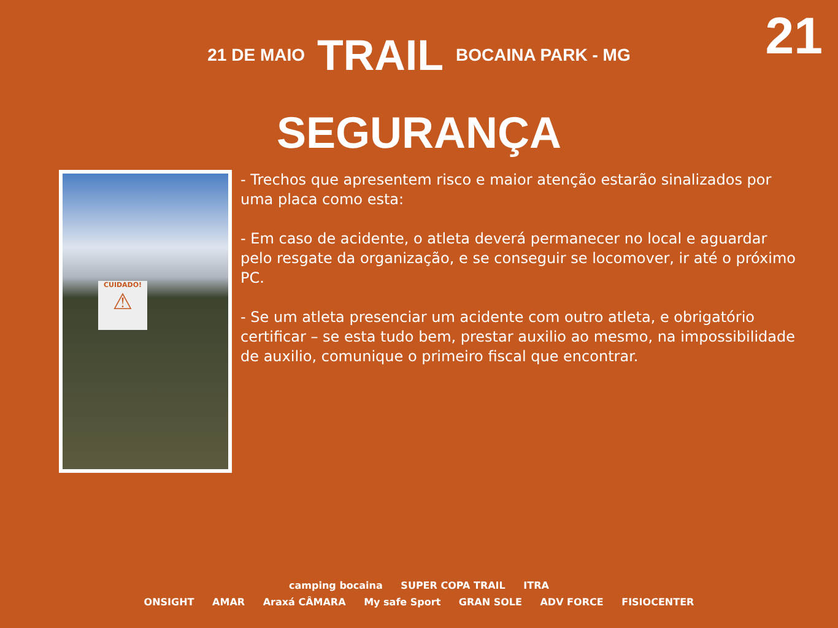21
21 DE MAIO TRAIL BOCAINA PARK - MG
SEGURANÇA
CUIDADO!
⚠
- Trechos que apresentem risco e maior atenção estarão sinalizados por uma placa como esta:
- Em caso de acidente, o atleta deverá permanecer no local e aguardar pelo resgate da organização, e se conseguir se locomover, ir até o próximo PC.
- Se um atleta presenciar um acidente com outro atleta, e obrigatório certificar – se esta tudo bem, prestar auxilio ao mesmo, na impossibilidade de auxilio, comunique o primeiro fiscal que encontrar.
camping bocaina SUPER COPA TRAIL ITRA
ONSIGHT AMAR Araxá CÂMARA My safe Sport GRAN SOLE ADV FORCE FISIOCENTER